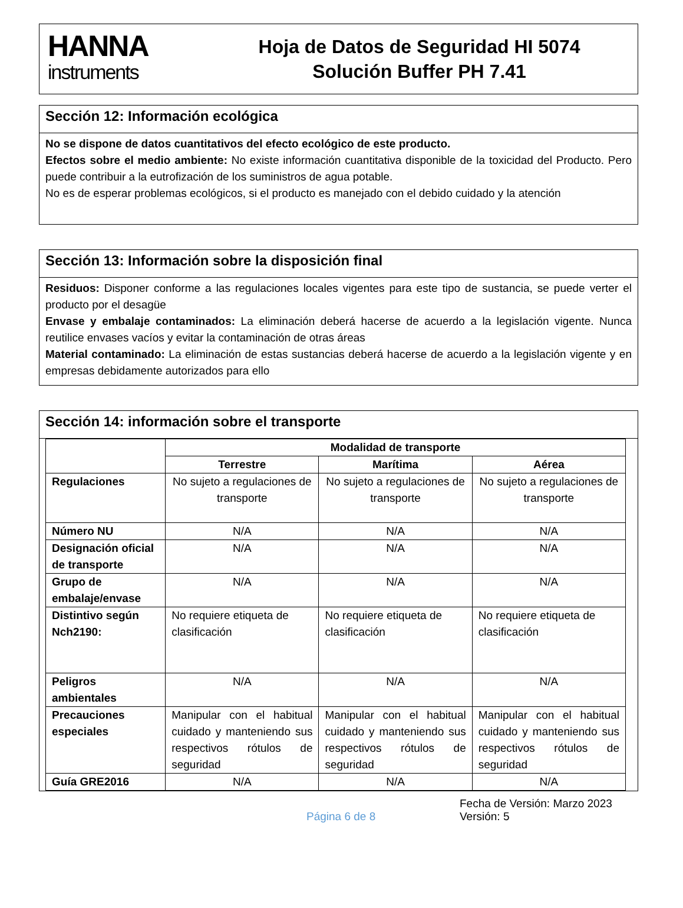HANNA
instruments
Hoja de Datos de Seguridad HI 5074
Solución Buffer PH 7.41
Sección 12: Información ecológica
No se dispone de datos cuantitativos del efecto ecológico de este producto.
Efectos sobre el medio ambiente: No existe información cuantitativa disponible de la toxicidad del Producto. Pero puede contribuir a la eutrofización de los suministros de agua potable.
No es de esperar problemas ecológicos, si el producto es manejado con el debido cuidado y la atención
Sección 13: Información sobre la disposición final
Residuos: Disponer conforme a las regulaciones locales vigentes para este tipo de sustancia, se puede verter el producto por el desagüe
Envase y embalaje contaminados: La eliminación deberá hacerse de acuerdo a la legislación vigente. Nunca reutilice envases vacíos y evitar la contaminación de otras áreas
Material contaminado: La eliminación de estas sustancias deberá hacerse de acuerdo a la legislación vigente y en empresas debidamente autorizados para ello
Sección 14: información sobre el transporte
| | Modalidad de transporte | | |
| --- | --- | --- | --- |
| | Terrestre | Marítima | Aérea |
| Regulaciones | No sujeto a regulaciones de transporte | No sujeto a regulaciones de transporte | No sujeto a regulaciones de transporte |
| Número NU | N/A | N/A | N/A |
| Designación oficial de transporte | N/A | N/A | N/A |
| Grupo de embalaje/envase | N/A | N/A | N/A |
| Distintivo según Nch2190: | No requiere etiqueta de clasificación | No requiere etiqueta de clasificación | No requiere etiqueta de clasificación |
| Peligros ambientales | N/A | N/A | N/A |
| Precauciones especiales | Manipular con el habitual cuidado y manteniendo sus respectivos rótulos de seguridad | Manipular con el habitual cuidado y manteniendo sus respectivos rótulos de seguridad | Manipular con el habitual cuidado y manteniendo sus respectivos rótulos de seguridad |
| Guía GRE2016 | N/A | N/A | N/A |
Página 6 de 8
Fecha de Versión: Marzo 2023
Versión: 5